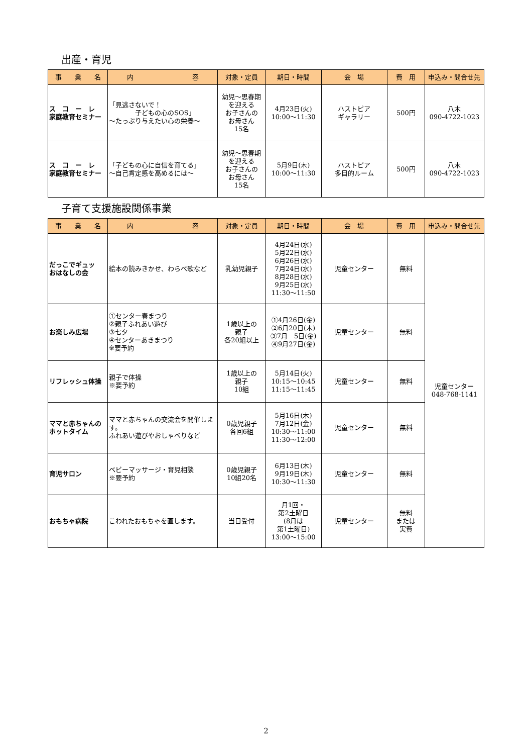出産・育児
| 事 業 名 | 内 容 | 対象・定員 | 期日・時間 | 会 場 | 費 用 | 申込み・問合せ先 |
| --- | --- | --- | --- | --- | --- | --- |
| ス コ ー レ 家庭教育セミナー | 「見逃さないで！ 子どもの心のSOS」 ～たっぷり与えたい心の栄養～ | 幼児～思春期 を迎える お子さんの お母さん 15名 | 4月23日(火) 10:00～11:30 | ハストピア ギャラリー | 500円 | 八木 090-4722-1023 |
| ス コ ー レ 家庭教育セミナー | 「子どもの心に自信を育てる」 ～自己肯定感を高めるには～ | 幼児～思春期 を迎える お子さんの お母さん 15名 | 5月9日(木) 10:00～11:30 | ハストピア 多目的ルーム | 500円 | 八木 090-4722-1023 |
子育て支援施設関係事業
| 事 業 名 | 内 容 | 対象・定員 | 期日・時間 | 会 場 | 費 用 | 申込み・問合せ先 |
| --- | --- | --- | --- | --- | --- | --- |
| だっこでギュッ おはなしの会 | 絵本の読みきかせ、わらべ歌など | 乳幼児親子 | 4月24日(水) 5月22日(水) 6月26日(水) 7月24日(水) 8月28日(水) 9月25日(水) 11:30～11:50 | 児童センター | 無料 | 児童センター 048-768-1141 |
| お楽しみ広場 | ①センター春まつり ②親子ふれあい遊び ③七夕 ④センターあきまつり ※要予約 | 1歳以上の 親子 各20組以上 | ①4月26日(金) ②6月20日(木) ③7月 5日(金) ④9月27日(金) | 児童センター | 無料 | |
| リフレッシュ体操 | 親子で体操 ※要予約 | 1歳以上の 親子 10組 | 5月14日(火) 10:15～10:45 11:15～11:45 | 児童センター | 無料 | |
| ママと赤ちゃんの ホットタイム | ママと赤ちゃんの交流会を開催します。 ふれあい遊びやおしゃべりなど | 0歳児親子 各回6組 | 5月16日(木) 7月12日(金) 10:30～11:00 11:30～12:00 | 児童センター | 無料 | |
| 育児サロン | ベビーマッサージ・育児相談 ※要予約 | 0歳児親子 10組20名 | 6月13日(木) 9月19日(木) 10:30～11:30 | 児童センター | 無料 | |
| おもちゃ病院 | こわれたおもちゃを直します。 | 当日受付 | 月1回・ 第2土曜日 (8月は 第1土曜日) 13:00～15:00 | 児童センター | 無料 または 実費 | |
2